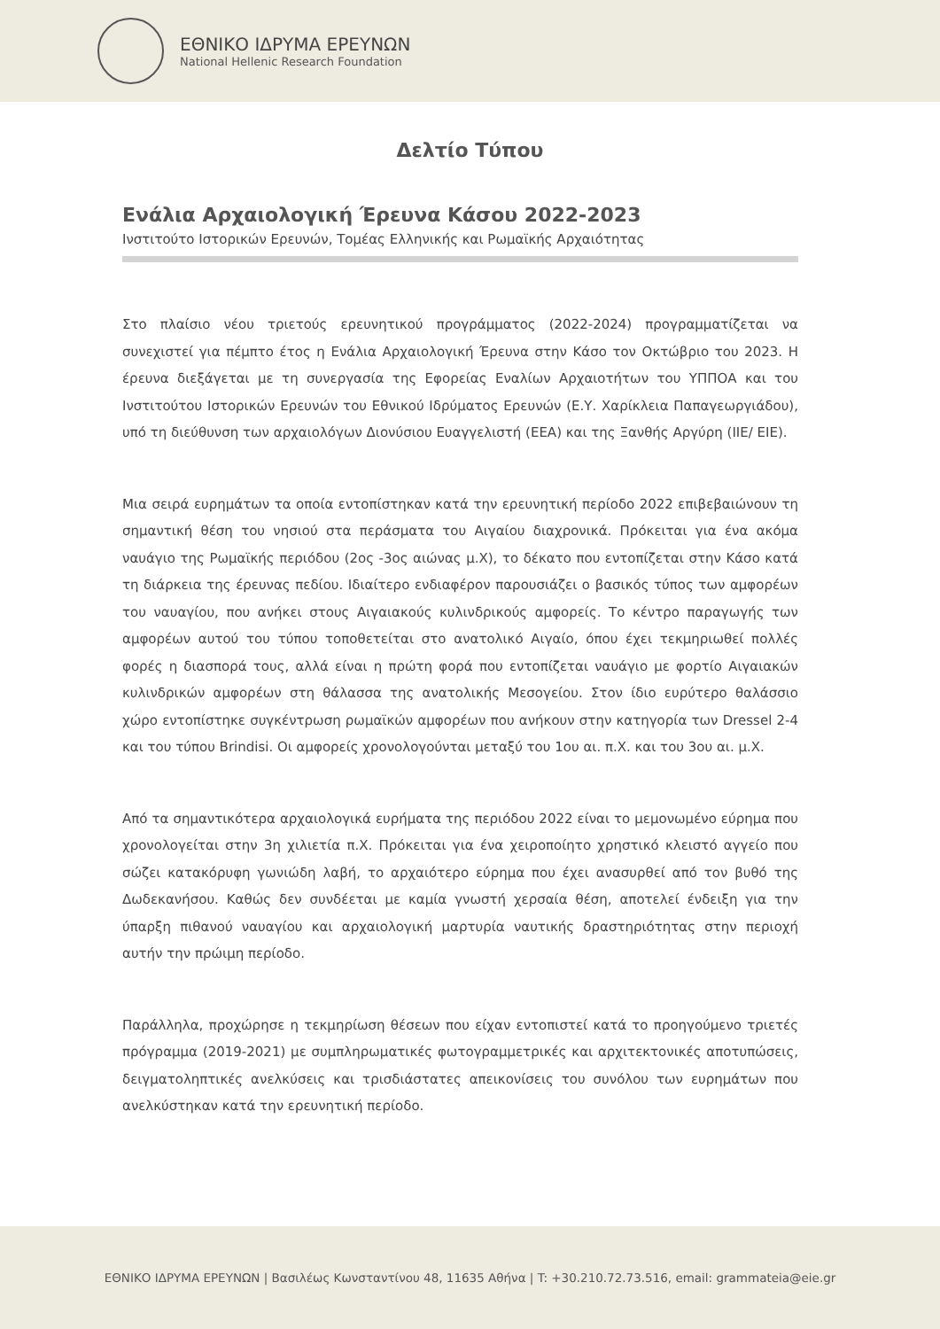ΕΘΝΙΚΟ ΙΔΡΥΜΑ ΕΡΕΥΝΩΝ
National Hellenic Research Foundation
Δελτίο Τύπου
Ενάλια Αρχαιολογική Έρευνα Κάσου 2022-2023
Ινστιτούτο Ιστορικών Ερευνών, Τομέας Ελληνικής και Ρωμαϊκής Αρχαιότητας
Στο πλαίσιο νέου τριετούς ερευνητικού προγράμματος (2022-2024) προγραμματίζεται να συνεχιστεί για πέμπτο έτος η Ενάλια Αρχαιολογική Έρευνα στην Κάσο τον Οκτώβριο του 2023. Η έρευνα διεξάγεται με τη συνεργασία της Εφορείας Εναλίων Αρχαιοτήτων του ΥΠΠΟΑ και του Ινστιτούτου Ιστορικών Ερευνών του Εθνικού Ιδρύματος Ερευνών (Ε.Υ. Χαρίκλεια Παπαγεωργιάδου), υπό τη διεύθυνση των αρχαιολόγων Διονύσιου Ευαγγελιστή (ΕΕΑ) και της Ξανθής Αργύρη (ΙΙΕ/ ΕΙΕ).
Μια σειρά ευρημάτων τα οποία εντοπίστηκαν κατά την ερευνητική περίοδο 2022 επιβεβαιώνουν τη σημαντική θέση του νησιού στα περάσματα του Αιγαίου διαχρονικά. Πρόκειται για ένα ακόμα ναυάγιο της Ρωμαϊκής περιόδου (2ος -3ος αιώνας μ.Χ), το δέκατο που εντοπίζεται στην Κάσο κατά τη διάρκεια της έρευνας πεδίου. Ιδιαίτερο ενδιαφέρον παρουσιάζει ο βασικός τύπος των αμφορέων του ναυαγίου, που ανήκει στους Αιγαιακούς κυλινδρικούς αμφορείς. Το κέντρο παραγωγής των αμφορέων αυτού του τύπου τοποθετείται στο ανατολικό Αιγαίο, όπου έχει τεκμηριωθεί πολλές φορές η διασπορά τους, αλλά είναι η πρώτη φορά που εντοπίζεται ναυάγιο με φορτίο Αιγαιακών κυλινδρικών αμφορέων στη θάλασσα της ανατολικής Μεσογείου. Στον ίδιο ευρύτερο θαλάσσιο χώρο εντοπίστηκε συγκέντρωση ρωμαϊκών αμφορέων που ανήκουν στην κατηγορία των Dressel 2-4 και του τύπου Brindisi. Οι αμφορείς χρονολογούνται μεταξύ του 1ου αι. π.Χ. και του 3ου αι. μ.Χ.
Από τα σημαντικότερα αρχαιολογικά ευρήματα της περιόδου 2022 είναι το μεμονωμένο εύρημα που χρονολογείται στην 3η χιλιετία π.Χ. Πρόκειται για ένα χειροποίητο χρηστικό κλειστό αγγείο που σώζει κατακόρυφη γωνιώδη λαβή, το αρχαιότερο εύρημα που έχει ανασυρθεί από τον βυθό της Δωδεκανήσου. Καθώς δεν συνδέεται με καμία γνωστή χερσαία θέση, αποτελεί ένδειξη για την ύπαρξη πιθανού ναυαγίου και αρχαιολογική μαρτυρία ναυτικής δραστηριότητας στην περιοχή αυτήν την πρώιμη περίοδο.
Παράλληλα, προχώρησε η τεκμηρίωση θέσεων που είχαν εντοπιστεί κατά το προηγούμενο τριετές πρόγραμμα (2019-2021) με συμπληρωματικές φωτογραμμετρικές και αρχιτεκτονικές αποτυπώσεις, δειγματοληπτικές ανελκύσεις και τρισδιάστατες απεικονίσεις του συνόλου των ευρημάτων που ανελκύστηκαν κατά την ερευνητική περίοδο.
ΕΘΝΙΚΟ ΙΔΡΥΜΑ ΕΡΕΥΝΩΝ | Βασιλέως Κωνσταντίνου 48, 11635 Αθήνα | T: +30.210.72.73.516, email: grammateia@eie.gr